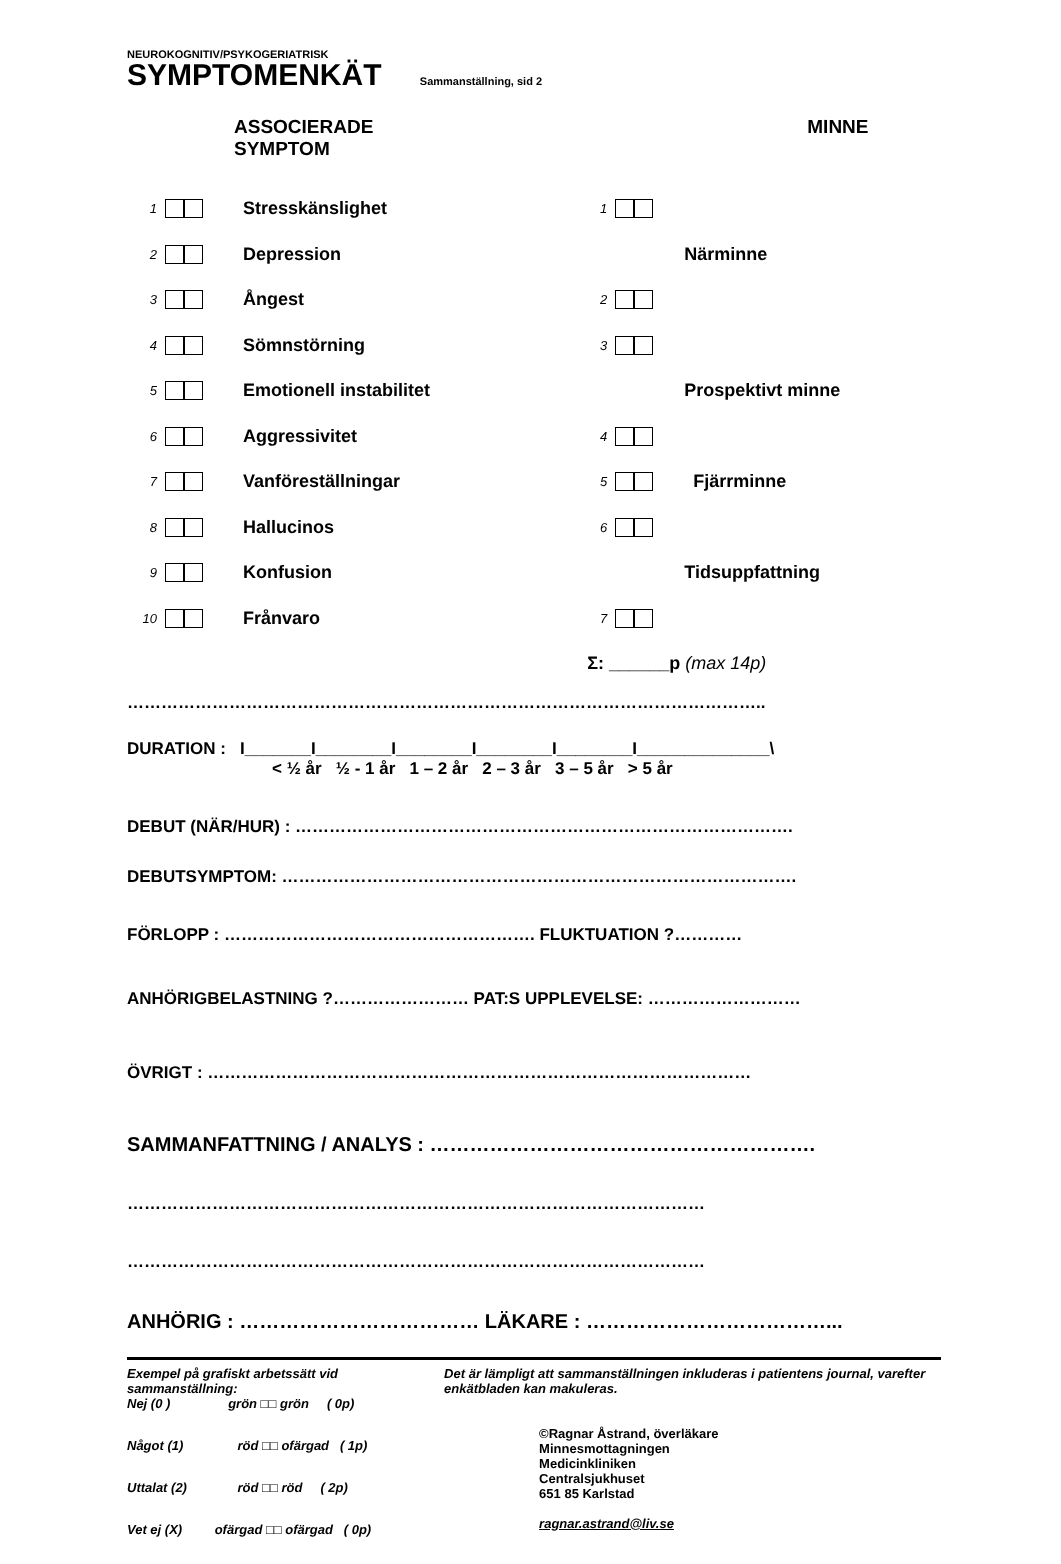NEUROKOGNITIV/PSYKOGERIATRISK
SYMPTOMENKÄT Sammanställning, sid 2
ASSOCIERADE
SYMPTOM
1 Stresskänslighet
2 Depression
3 Ångest
4 Sömnstörning
5 Emotionell instabilitet
6 Aggressivitet
7 Vanföreställningar
8 Hallucinos
9 Konfusion
10 Frånvaro
MINNE
1
Närminne
2
3
Prospektivt minne
4
5 Fjärrminne
6
Tidsuppfattning
7
Σ: ______p (max 14p)
…………………………………………………………………………………………………..
DURATION : I_______I________I________I________I________I______________\
< ½ år ½ - 1 år 1 – 2 år 2 – 3 år 3 – 5 år > 5 år
DEBUT (NÄR/HUR) : …………………………………………………………………………….
DEBUTSYMPTOM: ……………………………………………………………………………….
FÖRLOPP : ………………………………………………. FLUKTUATION ?…………
ANHÖRIGBELASTNING ?…………………… PAT:S UPPLEVELSE: ………………………
ÖVRIGT : ……………………………………………………………………………………
SAMMANFATTNING / ANALYS : ………………………………………………….
…………………………………………………………………………………………
…………………………………………………………………………………………
ANHÖRIG : ……………………………… LÄKARE : ………………………………...
Exempel på grafiskt arbetssätt vid sammanställning:
Nej (0 ) grön □□ grön ( 0p)
Något (1) röd □□ ofärgad ( 1p)
Uttalat (2) röd □□ röd ( 2p)
Vet ej (X) ofärgad □□ ofärgad ( 0p)
Det är lämpligt att sammanställningen inkluderas i patientens journal, varefter enkätbladen kan makuleras.
©Ragnar Åstrand, överläkare
Minnesmottagningen
Medicinkliniken
Centralsjukhuset
651 85 Karlstad
ragnar.astrand@liv.se